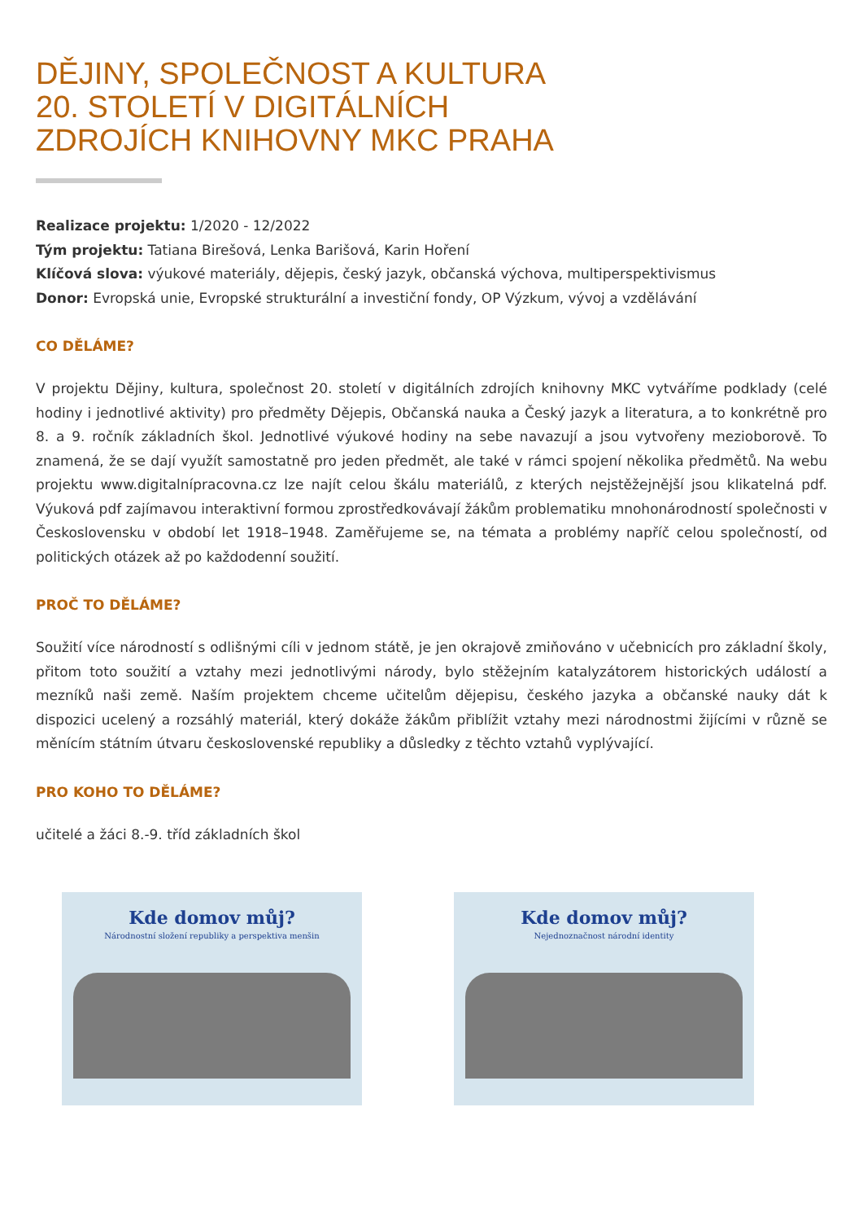DĚJINY, SPOLEČNOST A KULTURA
20. STOLETÍ V DIGITÁLNÍCH
ZDROJÍCH KNIHOVNY MKC PRAHA
Realizace projektu: 1/2020 - 12/2022
Tým projektu: Tatiana Birešová, Lenka Barišová, Karin Hoření
Klíčová slova: výukové materiály, dějepis, český jazyk, občanská výchova, multiperspektivismus
Donor: Evropská unie, Evropské strukturální a investiční fondy, OP Výzkum, vývoj a vzdělávání
CO DĚLÁME?
V projektu Dějiny, kultura, společnost 20. století v digitálních zdrojích knihovny MKC vytváříme podklady (celé hodiny i jednotlivé aktivity) pro předměty Dějepis, Občanská nauka a Český jazyk a literatura, a to konkrétně pro 8. a 9. ročník základních škol. Jednotlivé výukové hodiny na sebe navazují a jsou vytvořeny mezioborově. To znamená, že se dají využít samostatně pro jeden předmět, ale také v rámci spojení několika předmětů. Na webu projektu www.digitalnípracovna.cz lze najít celou škálu materiálů, z kterých nejstěžejnější jsou klikatelná pdf. Výuková pdf zajímavou interaktivní formou zprostředkovávají žákům problematiku mnohonárodností společnosti v Československu v období let 1918–1948. Zaměřujeme se, na témata a problémy napříč celou společností, od politických otázek až po každodenní soužití.
PROČ TO DĚLÁME?
Soužití více národností s odlišnými cíli v jednom státě, je jen okrajově zmiňováno v učebnicích pro základní školy, přitom toto soužití a vztahy mezi jednotlivými národy, bylo stěžejním katalyzátorem historických událostí a mezníků naši země. Naším projektem chceme učitelům dějepisu, českého jazyka a občanské nauky dát k dispozici ucelený a rozsáhlý materiál, který dokáže žákům přiblížit vztahy mezi národnostmi žijícími v různě se měnícím státním útvaru československé republiky a důsledky z těchto vztahů vyplývající.
PRO KOHO TO DĚLÁME?
učitelé a žáci 8.-9. tříd základních škol
Kde domov můj?
Národnostní složení republiky a perspektiva menšin
Kde domov můj?
Nejednoznačnost národní identity